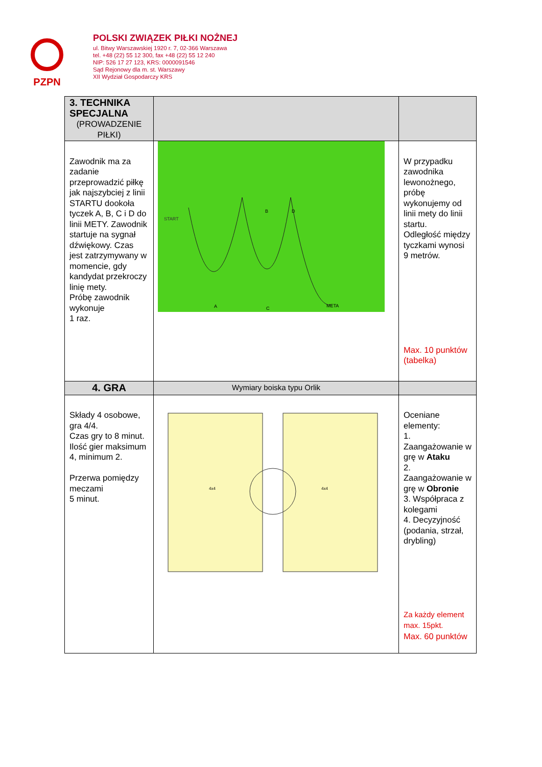PZPN
POLSKI ZWIĄZEK PIŁKI NOŻNEJ
ul. Bitwy Warszawskiej 1920 r. 7, 02-366 Warszawa
tel. +48 (22) 55 12 300, fax +48 (22) 55 12 240
NIP: 526 17 27 123, KRS: 0000091546
Sąd Rejonowy dla m. st. Warszawy
XII Wydział Gospodarczy KRS
| 3. TECHNIKA SPECJALNA (PROWADZENIE PIŁKI) | | |
| Zawodnik ma za zadanie przeprowadzić piłkę jak najszybciej z linii STARTU dookoła tyczek A, B, C i D do linii METY. Zawodnik startuje na sygnał dźwiękowy. Czas jest zatrzymywany w momencie, gdy kandydat przekroczy linię mety. Próbę zawodnik wykonuje 1 raz. | START A B C D META | W przypadku zawodnika lewonożnego, próbę wykonujemy od linii mety do linii startu. Odległość między tyczkami wynosi 9 metrów. Max. 10 punktów (tabelka) |
| 4. GRA | Wymiary boiska typu Orlik | |
| Składy 4 osobowe, gra 4/4. Czas gry to 8 minut. Ilość gier maksimum 4, minimum 2. Przerwa pomiędzy meczami 5 minut. | 4x4 4x4 | Oceniane elementy: 1. Zaangażowanie w grę w Ataku 2. Zaangażowanie w grę w Obronie 3. Współpraca z kolegami 4. Decyzyjność (podania, strzał, drybling) Za każdy element max. 15pkt. Max. 60 punktów |